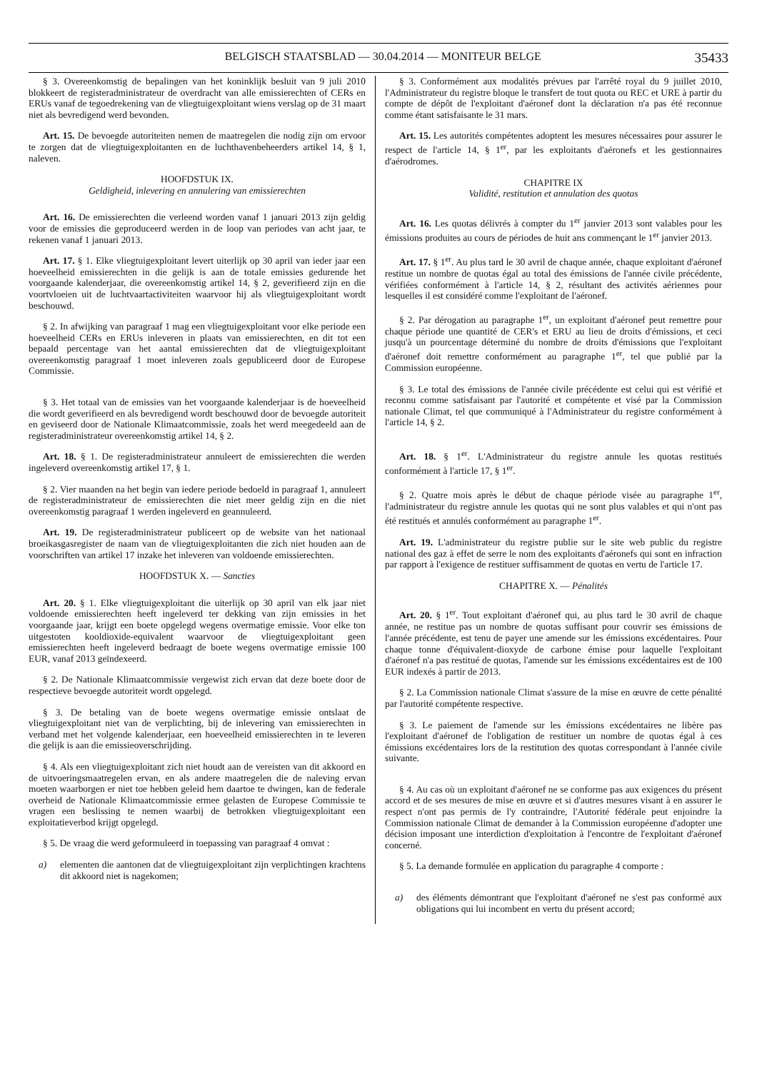BELGISCH STAATSBLAD — 30.04.2014 — MONITEUR BELGE 35433
§ 3. Overeenkomstig de bepalingen van het koninklijk besluit van 9 juli 2010 blokkeert de registeradministrateur de overdracht van alle emissierechten of CERs en ERUs vanaf de tegoedrekening van de vliegtuigexploitant wiens verslag op de 31 maart niet als bevredigend werd bevonden.
Art. 15. De bevoegde autoriteiten nemen de maatregelen die nodig zijn om ervoor te zorgen dat de vliegtuigexploitanten en de luchthavenbeheerders artikel 14, § 1, naleven.
HOOFDSTUK IX.
Geldigheid, inlevering en annulering van emissierechten
Art. 16. De emissierechten die verleend worden vanaf 1 januari 2013 zijn geldig voor de emissies die geproduceerd werden in de loop van periodes van acht jaar, te rekenen vanaf 1 januari 2013.
Art. 17. § 1. Elke vliegtuigexploitant levert uiterlijk op 30 april van ieder jaar een hoeveelheid emissierechten in die gelijk is aan de totale emissies gedurende het voorgaande kalenderjaar, die overeenkomstig artikel 14, § 2, geverifieerd zijn en die voortvloeien uit de luchtvaartactiviteiten waarvoor hij als vliegtuigexploitant wordt beschouwd.
§ 2. In afwijking van paragraaf 1 mag een vliegtuigexploitant voor elke periode een hoeveelheid CERs en ERUs inleveren in plaats van emissierechten, en dit tot een bepaald percentage van het aantal emissierechten dat de vliegtuigexploitant overeenkomstig paragraaf 1 moet inleveren zoals gepubliceerd door de Europese Commissie.
§ 3. Het totaal van de emissies van het voorgaande kalenderjaar is de hoeveelheid die wordt geverifieerd en als bevredigend wordt beschouwd door de bevoegde autoriteit en geviseerd door de Nationale Klimaatcommissie, zoals het werd meegedeeld aan de registeradministrateur overeenkomstig artikel 14, § 2.
Art. 18. § 1. De registeradministrateur annuleert de emissierechten die werden ingeleverd overeenkomstig artikel 17, § 1.
§ 2. Vier maanden na het begin van iedere periode bedoeld in paragraaf 1, annuleert de registeradministrateur de emissierechten die niet meer geldig zijn en die niet overeenkomstig paragraaf 1 werden ingeleverd en geannuleerd.
Art. 19. De registeradministrateur publiceert op de website van het nationaal broeikasgasregister de naam van de vliegtuigexploitanten die zich niet houden aan de voorschriften van artikel 17 inzake het inleveren van voldoende emissierechten.
HOOFDSTUK X. — Sancties
Art. 20. § 1. Elke vliegtuigexploitant die uiterlijk op 30 april van elk jaar niet voldoende emissierechten heeft ingeleverd ter dekking van zijn emissies in het voorgaande jaar, krijgt een boete opgelegd wegens overmatige emissie. Voor elke ton uitgestoten kooldioxide-equivalent waarvoor de vliegtuigexploitant geen emissierechten heeft ingeleverd bedraagt de boete wegens overmatige emissie 100 EUR, vanaf 2013 geïndexeerd.
§ 2. De Nationale Klimaatcommissie vergewist zich ervan dat deze boete door de respectieve bevoegde autoriteit wordt opgelegd.
§ 3. De betaling van de boete wegens overmatige emissie ontslaat de vliegtuigexploitant niet van de verplichting, bij de inlevering van emissierechten in verband met het volgende kalenderjaar, een hoeveelheid emissierechten in te leveren die gelijk is aan die emissieoverschrijding.
§ 4. Als een vliegtuigexploitant zich niet houdt aan de vereisten van dit akkoord en de uitvoeringsmaatregelen ervan, en als andere maatregelen die de naleving ervan moeten waarborgen er niet toe hebben geleid hem daartoe te dwingen, kan de federale overheid de Nationale Klimaatcommissie ermee gelasten de Europese Commissie te vragen een beslissing te nemen waarbij de betrokken vliegtuigexploitant een exploitatieverbod krijgt opgelegd.
§ 5. De vraag die werd geformuleerd in toepassing van paragraaf 4 omvat :
a) elementen die aantonen dat de vliegtuigexploitant zijn verplichtingen krachtens dit akkoord niet is nagekomen;
§ 3. Conformément aux modalités prévues par l'arrêté royal du 9 juillet 2010, l'Administrateur du registre bloque le transfert de tout quota ou REC et URE à partir du compte de dépôt de l'exploitant d'aéronef dont la déclaration n'a pas été reconnue comme étant satisfaisante le 31 mars.
Art. 15. Les autorités compétentes adoptent les mesures nécessaires pour assurer le respect de l'article 14, § 1<sup>er</sup>, par les exploitants d'aéronefs et les gestionnaires d'aérodromes.
CHAPITRE IX
Validité, restitution et annulation des quotas
Art. 16. Les quotas délivrés à compter du 1<sup>er</sup> janvier 2013 sont valables pour les émissions produites au cours de périodes de huit ans commençant le 1<sup>er</sup> janvier 2013.
Art. 17. § 1<sup>er</sup>. Au plus tard le 30 avril de chaque année, chaque exploitant d'aéronef restitue un nombre de quotas égal au total des émissions de l'année civile précédente, vérifiées conformément à l'article 14, § 2, résultant des activités aériennes pour lesquelles il est considéré comme l'exploitant de l'aéronef.
§ 2. Par dérogation au paragraphe 1<sup>er</sup>, un exploitant d'aéronef peut remettre pour chaque période une quantité de CER's et ERU au lieu de droits d'émissions, et ceci jusqu'à un pourcentage déterminé du nombre de droits d'émissions que l'exploitant d'aéronef doit remettre conformément au paragraphe 1<sup>er</sup>, tel que publié par la Commission européenne.
§ 3. Le total des émissions de l'année civile précédente est celui qui est vérifié et reconnu comme satisfaisant par l'autorité et compétente et visé par la Commission nationale Climat, tel que communiqué à l'Administrateur du registre conformément à l'article 14, § 2.
Art. 18. § 1<sup>er</sup>. L'Administrateur du registre annule les quotas restitués conformément à l'article 17, § 1<sup>er</sup>.
§ 2. Quatre mois après le début de chaque période visée au paragraphe 1<sup>er</sup>, l'administrateur du registre annule les quotas qui ne sont plus valables et qui n'ont pas été restitués et annulés conformément au paragraphe 1<sup>er</sup>.
Art. 19. L'administrateur du registre publie sur le site web public du registre national des gaz à effet de serre le nom des exploitants d'aéronefs qui sont en infraction par rapport à l'exigence de restituer suffisamment de quotas en vertu de l'article 17.
CHAPITRE X. — Pénalités
Art. 20. § 1<sup>er</sup>. Tout exploitant d'aéronef qui, au plus tard le 30 avril de chaque année, ne restitue pas un nombre de quotas suffisant pour couvrir ses émissions de l'année précédente, est tenu de payer une amende sur les émissions excédentaires. Pour chaque tonne d'équivalent-dioxyde de carbone émise pour laquelle l'exploitant d'aéronef n'a pas restitué de quotas, l'amende sur les émissions excédentaires est de 100 EUR indexés à partir de 2013.
§ 2. La Commission nationale Climat s'assure de la mise en œuvre de cette pénalité par l'autorité compétente respective.
§ 3. Le paiement de l'amende sur les émissions excédentaires ne libère pas l'exploitant d'aéronef de l'obligation de restituer un nombre de quotas égal à ces émissions excédentaires lors de la restitution des quotas correspondant à l'année civile suivante.
§ 4. Au cas où un exploitant d'aéronef ne se conforme pas aux exigences du présent accord et de ses mesures de mise en œuvre et si d'autres mesures visant à en assurer le respect n'ont pas permis de l'y contraindre, l'Autorité fédérale peut enjoindre la Commission nationale Climat de demander à la Commission européenne d'adopter une décision imposant une interdiction d'exploitation à l'encontre de l'exploitant d'aéronef concerné.
§ 5. La demande formulée en application du paragraphe 4 comporte :
a) des éléments démontrant que l'exploitant d'aéronef ne s'est pas conformé aux obligations qui lui incombent en vertu du présent accord;